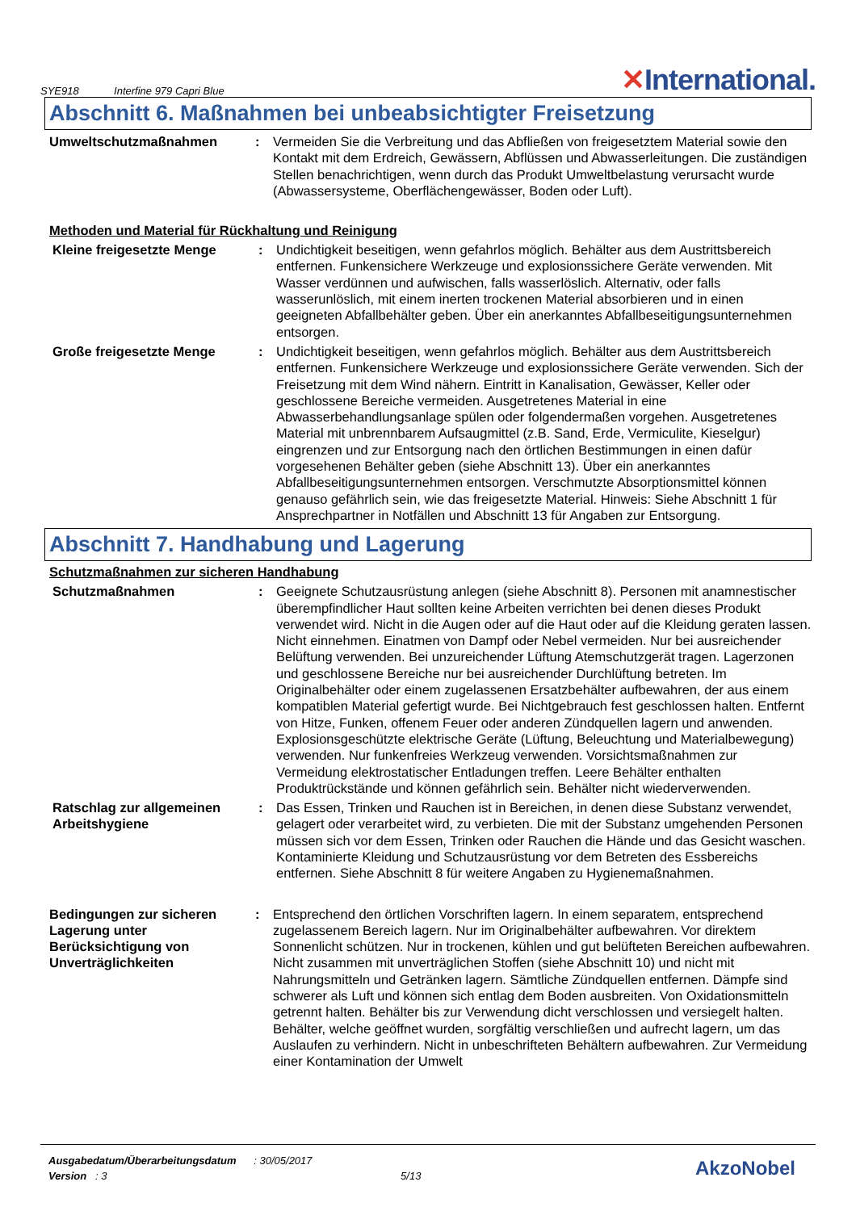SYE918 Interfine 979 Capri Blue
✕International.
Abschnitt 6. Maßnahmen bei unbeabsichtigter Freisetzung
Umweltschutzmaßnahmen : Vermeiden Sie die Verbreitung und das Abfließen von freigesetztem Material sowie den Kontakt mit dem Erdreich, Gewässern, Abflüssen und Abwasserleitungen. Die zuständigen Stellen benachrichtigen, wenn durch das Produkt Umweltbelastung verursacht wurde (Abwassersysteme, Oberflächengewässer, Boden oder Luft).
Methoden und Material für Rückhaltung und Reinigung
Kleine freigesetzte Menge : Undichtigkeit beseitigen, wenn gefahrlos möglich. Behälter aus dem Austrittsbereich entfernen. Funkensichere Werkzeuge und explosionssichere Geräte verwenden. Mit Wasser verdünnen und aufwischen, falls wasserlöslich. Alternativ, oder falls wasserunlöslich, mit einem inerten trockenen Material absorbieren und in einen geeigneten Abfallbehälter geben. Über ein anerkanntes Abfallbeseitigungsunternehmen entsorgen.
Große freigesetzte Menge : Undichtigkeit beseitigen, wenn gefahrlos möglich. Behälter aus dem Austrittsbereich entfernen. Funkensichere Werkzeuge und explosionssichere Geräte verwenden. Sich der Freisetzung mit dem Wind nähern. Eintritt in Kanalisation, Gewässer, Keller oder geschlossene Bereiche vermeiden. Ausgetretenes Material in eine Abwasserbehandlungsanlage spülen oder folgendermaßen vorgehen. Ausgetretenes Material mit unbrennbarem Aufsaugmittel (z.B. Sand, Erde, Vermiculite, Kieselgur) eingrenzen und zur Entsorgung nach den örtlichen Bestimmungen in einen dafür vorgesehenen Behälter geben (siehe Abschnitt 13). Über ein anerkanntes Abfallbeseitigungsunternehmen entsorgen. Verschmutzte Absorptionsmittel können genauso gefährlich sein, wie das freigesetzte Material. Hinweis: Siehe Abschnitt 1 für Ansprechpartner in Notfällen und Abschnitt 13 für Angaben zur Entsorgung.
Abschnitt 7. Handhabung und Lagerung
Schutzmaßnahmen zur sicheren Handhabung
Schutzmaßnahmen : Geeignete Schutzausrüstung anlegen (siehe Abschnitt 8). Personen mit anamnestischer überempfindlicher Haut sollten keine Arbeiten verrichten bei denen dieses Produkt verwendet wird. Nicht in die Augen oder auf die Haut oder auf die Kleidung geraten lassen. Nicht einnehmen. Einatmen von Dampf oder Nebel vermeiden. Nur bei ausreichender Belüftung verwenden. Bei unzureichender Lüftung Atemschutzgerät tragen. Lagerzonen und geschlossene Bereiche nur bei ausreichender Durchlüftung betreten. Im Originalbehälter oder einem zugelassenen Ersatzbehälter aufbewahren, der aus einem kompatiblen Material gefertigt wurde. Bei Nichtgebrauch fest geschlossen halten. Entfernt von Hitze, Funken, offenem Feuer oder anderen Zündquellen lagern und anwenden. Explosionsgeschützte elektrische Geräte (Lüftung, Beleuchtung und Materialbewegung) verwenden. Nur funkenfreies Werkzeug verwenden. Vorsichtsmaßnahmen zur Vermeidung elektrostatischer Entladungen treffen. Leere Behälter enthalten Produktrückstände und können gefährlich sein. Behälter nicht wiederverwenden.
Ratschlag zur allgemeinen Arbeitshygiene
: Das Essen, Trinken und Rauchen ist in Bereichen, in denen diese Substanz verwendet, gelagert oder verarbeitet wird, zu verbieten. Die mit der Substanz umgehenden Personen müssen sich vor dem Essen, Trinken oder Rauchen die Hände und das Gesicht waschen. Kontaminierte Kleidung und Schutzausrüstung vor dem Betreten des Essbereichs entfernen. Siehe Abschnitt 8 für weitere Angaben zu Hygienemaßnahmen.
Bedingungen zur sicheren Lagerung unter Berücksichtigung von Unverträglichkeiten
: Entsprechend den örtlichen Vorschriften lagern. In einem separatem, entsprechend zugelassenem Bereich lagern. Nur im Originalbehälter aufbewahren. Vor direktem Sonnenlicht schützen. Nur in trockenen, kühlen und gut belüfteten Bereichen aufbewahren. Nicht zusammen mit unverträglichen Stoffen (siehe Abschnitt 10) und nicht mit Nahrungsmitteln und Getränken lagern. Sämtliche Zündquellen entfernen. Dämpfe sind schwerer als Luft und können sich entlag dem Boden ausbreiten. Von Oxidationsmitteln getrennt halten. Behälter bis zur Verwendung dicht verschlossen und versiegelt halten. Behälter, welche geöffnet wurden, sorgfältig verschließen und aufrecht lagern, um das Auslaufen zu verhindern. Nicht in unbeschrifteten Behältern aufbewahren. Zur Vermeidung einer Kontamination der Umwelt
Ausgabedatum/Überarbeitungsdatum : 30/05/2017
Version : 3 5/13
AkzoNobel